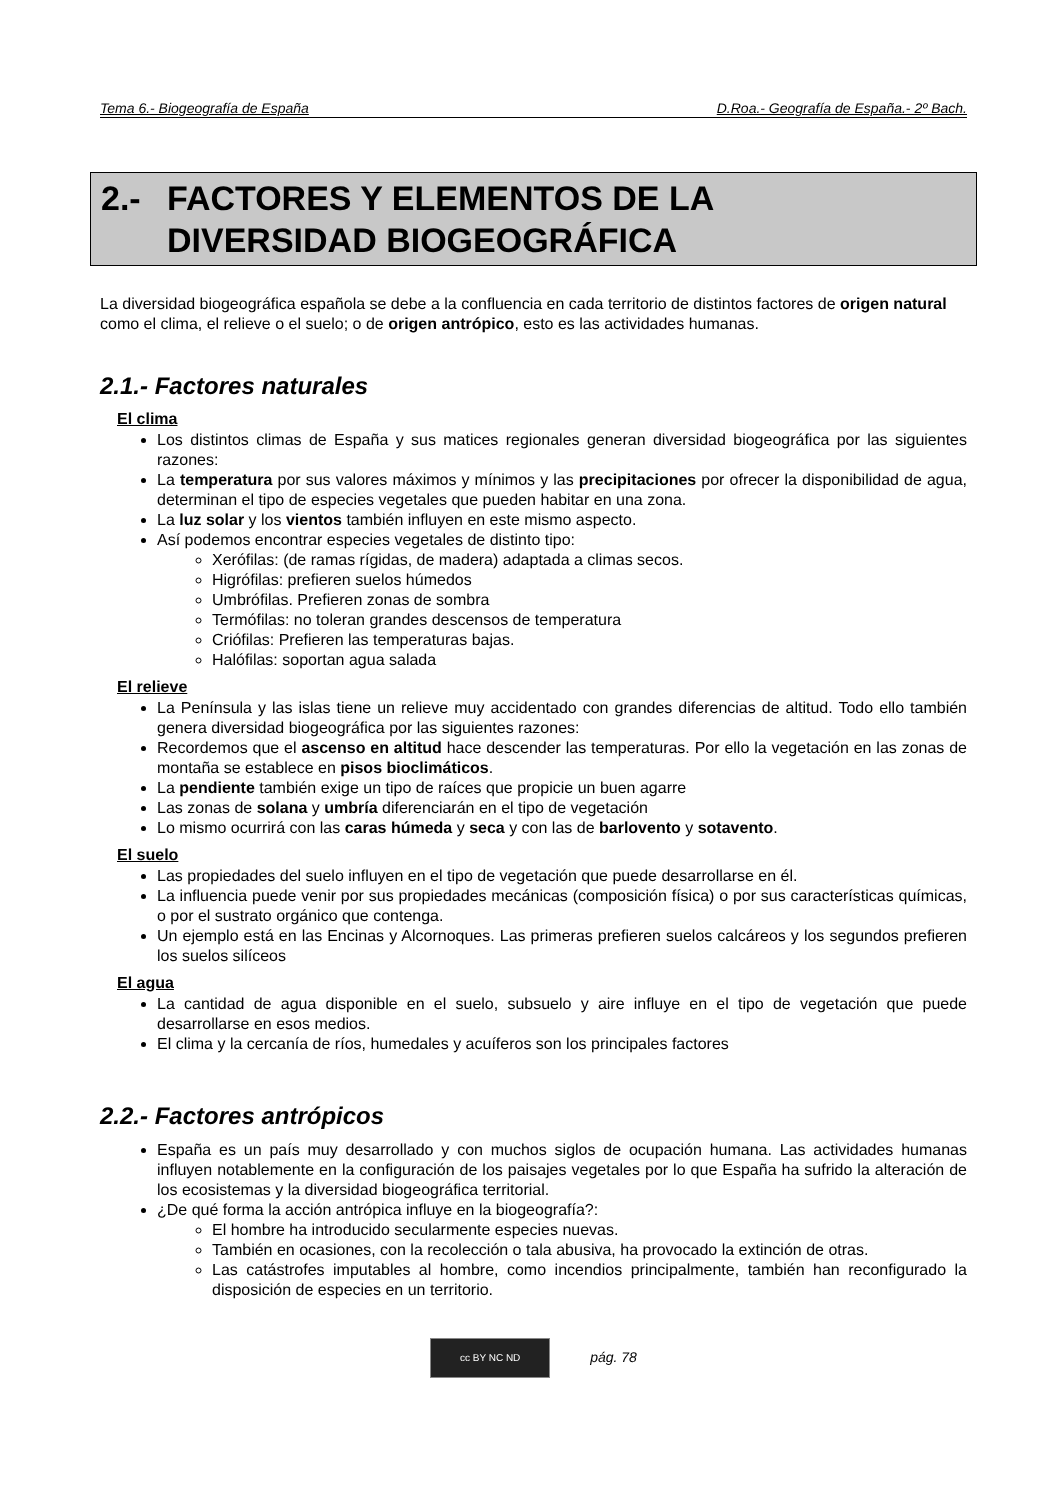Tema 6.- Biogeografía de España D.Roa.- Geografía de España.- 2º Bach.
2.- FACTORES Y ELEMENTOS DE LA
DIVERSIDAD BIOGEOGRÁFICA
La diversidad biogeográfica española se debe a la confluencia en cada territorio de distintos factores de origen natural como el clima, el relieve o el suelo; o de origen antrópico, esto es las actividades humanas.
2.1.- Factores naturales
El clima
Los distintos climas de España y sus matices regionales generan diversidad biogeográfica por las siguientes razones:
La temperatura por sus valores máximos y mínimos y las precipitaciones por ofrecer la disponibilidad de agua, determinan el tipo de especies vegetales que pueden habitar en una zona.
La luz solar y los vientos también influyen en este mismo aspecto.
Así podemos encontrar especies vegetales de distinto tipo:
Xerófilas: (de ramas rígidas, de madera) adaptada a climas secos.
Higrófilas: prefieren suelos húmedos
Umbrófilas. Prefieren zonas de sombra
Termófilas: no toleran grandes descensos de temperatura
Criófilas: Prefieren las temperaturas bajas.
Halófilas: soportan agua salada
El relieve
La Península y las islas tiene un relieve muy accidentado con grandes diferencias de altitud. Todo ello también genera diversidad biogeográfica por las siguientes razones:
Recordemos que el ascenso en altitud hace descender las temperaturas. Por ello la vegetación en las zonas de montaña se establece en pisos bioclimáticos.
La pendiente también exige un tipo de raíces que propicie un buen agarre
Las zonas de solana y umbría diferenciarán en el tipo de vegetación
Lo mismo ocurrirá con las caras húmeda y seca y con las de barlovento y sotavento.
El suelo
Las propiedades del suelo influyen en el tipo de vegetación que puede desarrollarse en él.
La influencia puede venir por sus propiedades mecánicas (composición física) o por sus características químicas, o por el sustrato orgánico que contenga.
Un ejemplo está en las Encinas y Alcornoques. Las primeras prefieren suelos calcáreos y los segundos prefieren los suelos silíceos
El agua
La cantidad de agua disponible en el suelo, subsuelo y aire influye en el tipo de vegetación que puede desarrollarse en esos medios.
El clima y la cercanía de ríos, humedales y acuíferos son los principales factores
2.2.- Factores antrópicos
España es un país muy desarrollado y con muchos siglos de ocupación humana. Las actividades humanas influyen notablemente en la configuración de los paisajes vegetales por lo que España ha sufrido la alteración de los ecosistemas y la diversidad biogeográfica territorial.
¿De qué forma la acción antrópica influye en la biogeografía?:
El hombre ha introducido secularmente especies nuevas.
También en ocasiones, con la recolección o tala abusiva, ha provocado la extinción de otras.
Las catástrofes imputables al hombre, como incendios principalmente, también han reconfigurado la disposición de especies en un territorio.
cc BY NC ND pág. 78